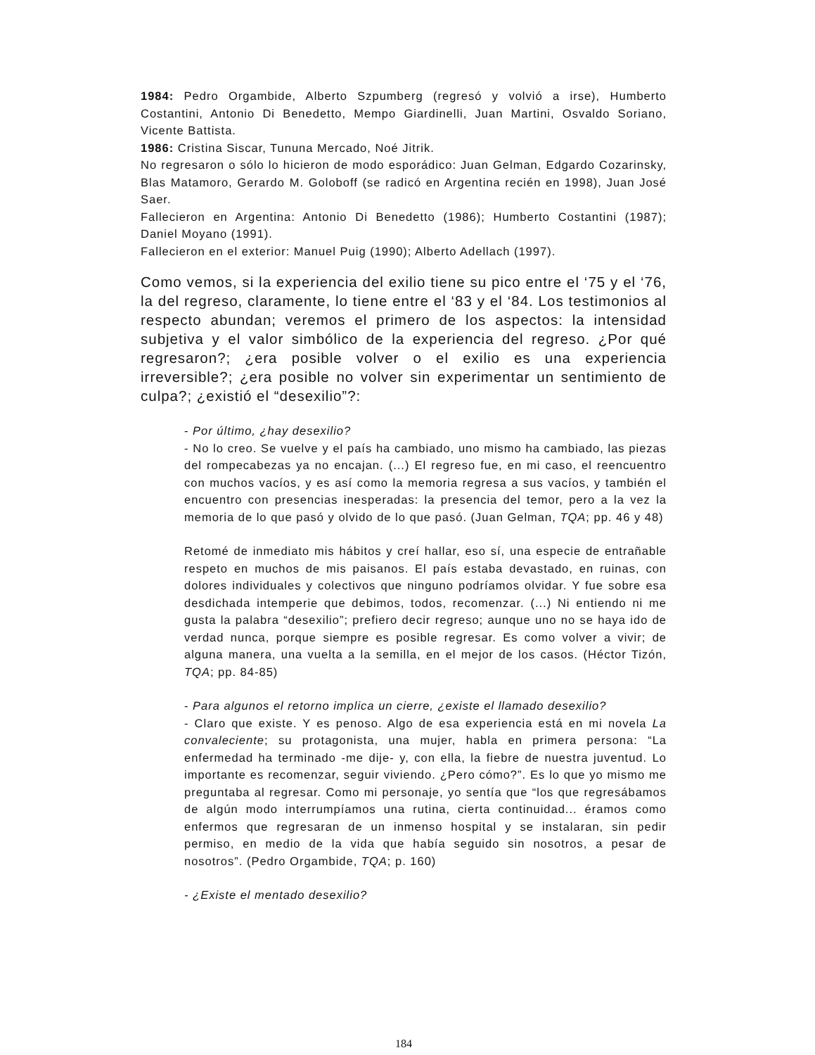1984: Pedro Orgambide, Alberto Szpumberg (regresó y volvió a irse), Humberto Costantini, Antonio Di Benedetto, Mempo Giardinelli, Juan Martini, Osvaldo Soriano, Vicente Battista.
1986: Cristina Siscar, Tununa Mercado, Noé Jitrik.
No regresaron o sólo lo hicieron de modo esporádico: Juan Gelman, Edgardo Cozarinsky, Blas Matamoro, Gerardo M. Goloboff (se radicó en Argentina recién en 1998), Juan José Saer.
Fallecieron en Argentina: Antonio Di Benedetto (1986); Humberto Costantini (1987); Daniel Moyano (1991).
Fallecieron en el exterior: Manuel Puig (1990); Alberto Adellach (1997).
Como vemos, si la experiencia del exilio tiene su pico entre el ‘75 y el ‘76, la del regreso, claramente, lo tiene entre el ‘83 y el ‘84. Los testimonios al respecto abundan; veremos el primero de los aspectos: la intensidad subjetiva y el valor simbólico de la experiencia del regreso. ¿Por qué regresaron?; ¿era posible volver o el exilio es una experiencia irreversible?; ¿era posible no volver sin experimentar un sentimiento de culpa?; ¿existió el “desexilio”?:
- Por último, ¿hay desexilio?
- No lo creo. Se vuelve y el país ha cambiado, uno mismo ha cambiado, las piezas del rompecabezas ya no encajan. (...) El regreso fue, en mi caso, el reencuentro con muchos vacíos, y es así como la memoria regresa a sus vacíos, y también el encuentro con presencias inesperadas: la presencia del temor, pero a la vez la memoria de lo que pasó y olvido de lo que pasó. (Juan Gelman, TQA; pp. 46 y 48)
Retomé de inmediato mis hábitos y creí hallar, eso sí, una especie de entrañable respeto en muchos de mis paisanos. El país estaba devastado, en ruinas, con dolores individuales y colectivos que ninguno podríamos olvidar. Y fue sobre esa desdichada intemperie que debimos, todos, recomenzar. (...) Ni entiendo ni me gusta la palabra “desexilio”; prefiero decir regreso; aunque uno no se haya ido de verdad nunca, porque siempre es posible regresar. Es como volver a vivir; de alguna manera, una vuelta a la semilla, en el mejor de los casos. (Héctor Tizón, TQA; pp. 84-85)
- Para algunos el retorno implica un cierre, ¿existe el llamado desexilio?
- Claro que existe. Y es penoso. Algo de esa experiencia está en mi novela La convaleciente; su protagonista, una mujer, habla en primera persona: “La enfermedad ha terminado -me dije- y, con ella, la fiebre de nuestra juventud. Lo importante es recomenzar, seguir viviendo. ¿Pero cómo?”. Es lo que yo mismo me preguntaba al regresar. Como mi personaje, yo sentía que “los que regresábamos de algún modo interrumpíamos una rutina, cierta continuidad... éramos como enfermos que regresaran de un inmenso hospital y se instalaran, sin pedir permiso, en medio de la vida que había seguido sin nosotros, a pesar de nosotros”. (Pedro Orgambide, TQA; p. 160)
- ¿Existe el mentado desexilio?
184